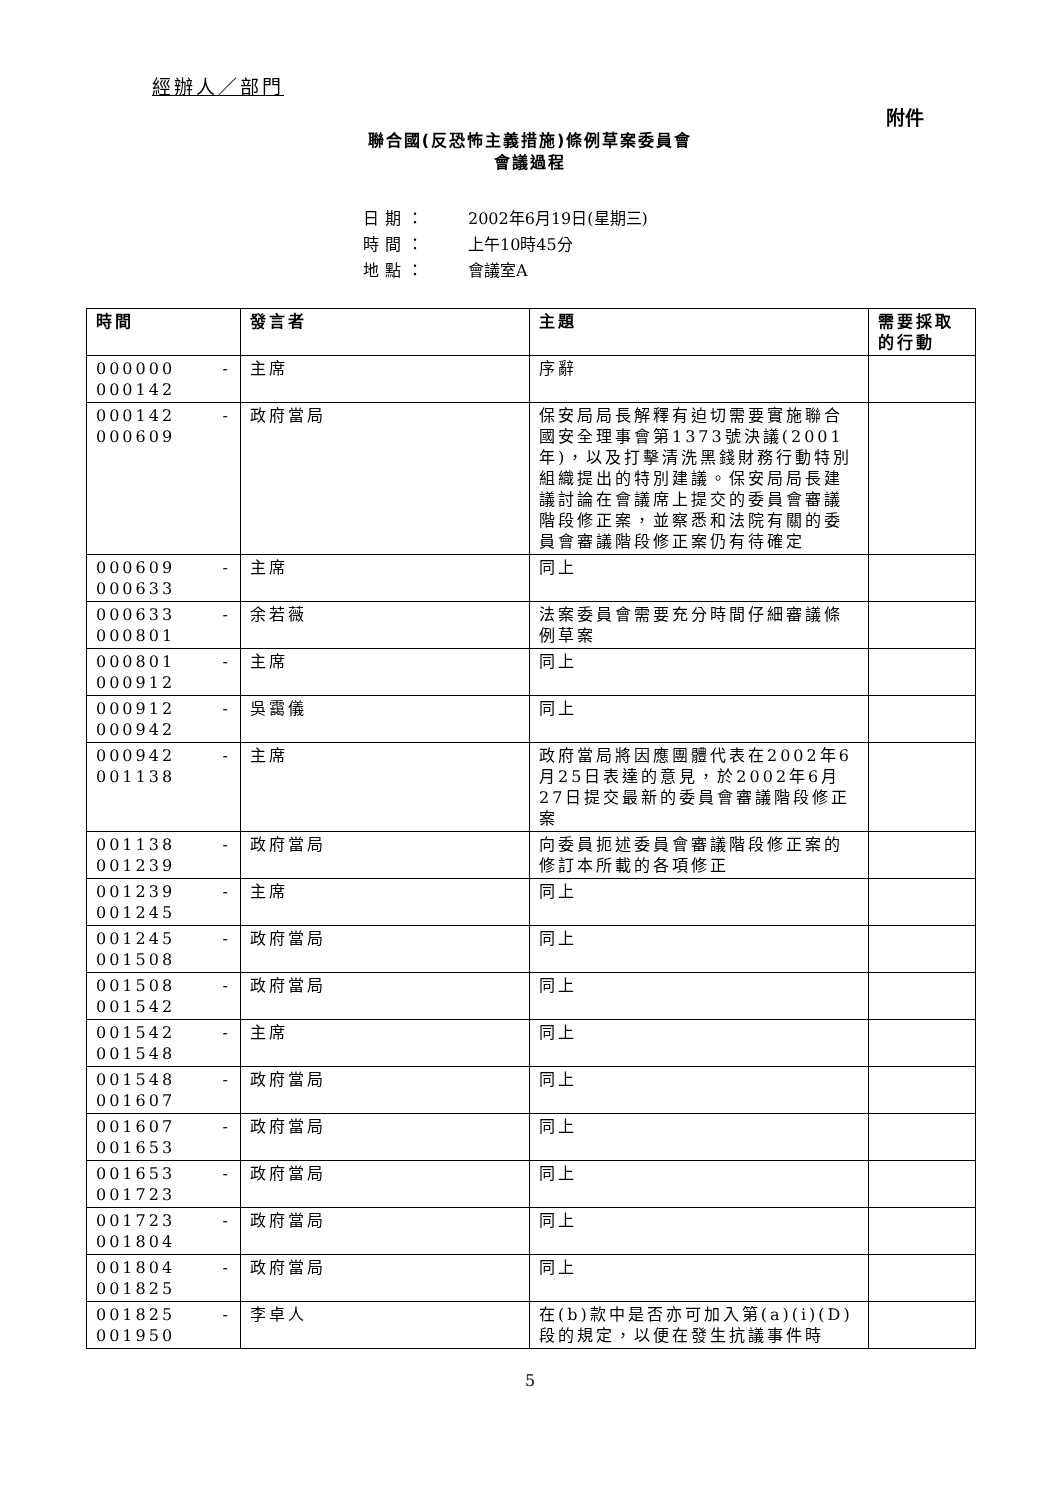經辦人／部門
附件
聯合國(反恐怖主義措施)條例草案委員會
會議過程
日期： 2002年6月19日(星期三)
時間： 上午10時45分
地點： 會議室A
| 時間 | 發言者 | 主題 | 需要採取的行動 |
| --- | --- | --- | --- |
| 000000 - 000142 | 主席 | 序辭 | |
| 000142 - 000609 | 政府當局 | 保安局局長解釋有迫切需要實施聯合國安全理事會第1373號決議(2001年)，以及打擊清洗黑錢財務行動特別組織提出的特別建議。保安局局長建議討論在會議席上提交的委員會審議階段修正案，並察悉和法院有關的委員會審議階段修正案仍有待確定 | |
| 000609 - 000633 | 主席 | 同上 | |
| 000633 - 000801 | 余若薇 | 法案委員會需要充分時間仔細審議條例草案 | |
| 000801 - 000912 | 主席 | 同上 | |
| 000912 - 000942 | 吳靄儀 | 同上 | |
| 000942 - 001138 | 主席 | 政府當局將因應團體代表在2002年6月25日表達的意見，於2002年6月27日提交最新的委員會審議階段修正案 | |
| 001138 - 001239 | 政府當局 | 向委員扼述委員會審議階段修正案的修訂本所載的各項修正 | |
| 001239 - 001245 | 主席 | 同上 | |
| 001245 - 001508 | 政府當局 | 同上 | |
| 001508 - 001542 | 政府當局 | 同上 | |
| 001542 - 001548 | 主席 | 同上 | |
| 001548 - 001607 | 政府當局 | 同上 | |
| 001607 - 001653 | 政府當局 | 同上 | |
| 001653 - 001723 | 政府當局 | 同上 | |
| 001723 - 001804 | 政府當局 | 同上 | |
| 001804 - 001825 | 政府當局 | 同上 | |
| 001825 - 001950 | 李卓人 | 在(b)款中是否亦可加入第(a)(i)(D)段的規定，以便在發生抗議事件時 | |
5